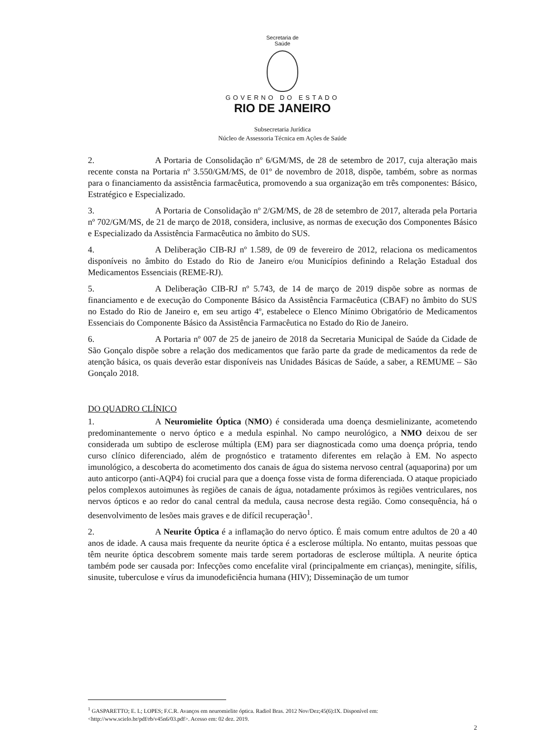Secretaria de
Saúde
GOVERNO DO ESTADO
RIO DE JANEIRO
Subsecretaria Jurídica
Núcleo de Assessoria Técnica em Ações de Saúde
2. A Portaria de Consolidação nº 6/GM/MS, de 28 de setembro de 2017, cuja alteração mais recente consta na Portaria nº 3.550/GM/MS, de 01º de novembro de 2018, dispõe, também, sobre as normas para o financiamento da assistência farmacêutica, promovendo a sua organização em três componentes: Básico, Estratégico e Especializado.
3. A Portaria de Consolidação nº 2/GM/MS, de 28 de setembro de 2017, alterada pela Portaria nº 702/GM/MS, de 21 de março de 2018, considera, inclusive, as normas de execução dos Componentes Básico e Especializado da Assistência Farmacêutica no âmbito do SUS.
4. A Deliberação CIB-RJ nº 1.589, de 09 de fevereiro de 2012, relaciona os medicamentos disponíveis no âmbito do Estado do Rio de Janeiro e/ou Municípios definindo a Relação Estadual dos Medicamentos Essenciais (REME-RJ).
5. A Deliberação CIB-RJ nº 5.743, de 14 de março de 2019 dispõe sobre as normas de financiamento e de execução do Componente Básico da Assistência Farmacêutica (CBAF) no âmbito do SUS no Estado do Rio de Janeiro e, em seu artigo 4º, estabelece o Elenco Mínimo Obrigatório de Medicamentos Essenciais do Componente Básico da Assistência Farmacêutica no Estado do Rio de Janeiro.
6. A Portaria nº 007 de 25 de janeiro de 2018 da Secretaria Municipal de Saúde da Cidade de São Gonçalo dispõe sobre a relação dos medicamentos que farão parte da grade de medicamentos da rede de atenção básica, os quais deverão estar disponíveis nas Unidades Básicas de Saúde, a saber, a REMUME – São Gonçalo 2018.
DO QUADRO CLÍNICO
1. A Neuromielite Óptica (NMO) é considerada uma doença desmielinizante, acometendo predominantemente o nervo óptico e a medula espinhal. No campo neurológico, a NMO deixou de ser considerada um subtipo de esclerose múltipla (EM) para ser diagnosticada como uma doença própria, tendo curso clínico diferenciado, além de prognóstico e tratamento diferentes em relação à EM. No aspecto imunológico, a descoberta do acometimento dos canais de água do sistema nervoso central (aquaporina) por um auto anticorpo (anti-AQP4) foi crucial para que a doença fosse vista de forma diferenciada. O ataque propiciado pelos complexos autoimunes às regiões de canais de água, notadamente próximos às regiões ventriculares, nos nervos ópticos e ao redor do canal central da medula, causa necrose desta região. Como consequência, há o desenvolvimento de lesões mais graves e de difícil recuperação<sup>1</sup>.
2. A Neurite Óptica é a inflamação do nervo óptico. É mais comum entre adultos de 20 a 40 anos de idade. A causa mais frequente da neurite óptica é a esclerose múltipla. No entanto, muitas pessoas que têm neurite óptica descobrem somente mais tarde serem portadoras de esclerose múltipla. A neurite óptica também pode ser causada por: Infecções como encefalite viral (principalmente em crianças), meningite, sífilis, sinusite, tuberculose e vírus da imunodeficiência humana (HIV); Disseminação de um tumor
<sup>1</sup> GASPARETTO; E. L; LOPES; F.C.R. Avanços em neuromielite óptica. Radiol Bras. 2012 Nov/Dez;45(6):IX. Disponível em: <http://www.scielo.br/pdf/rb/v45n6/03.pdf>. Acesso em: 02 dez. 2019.
2